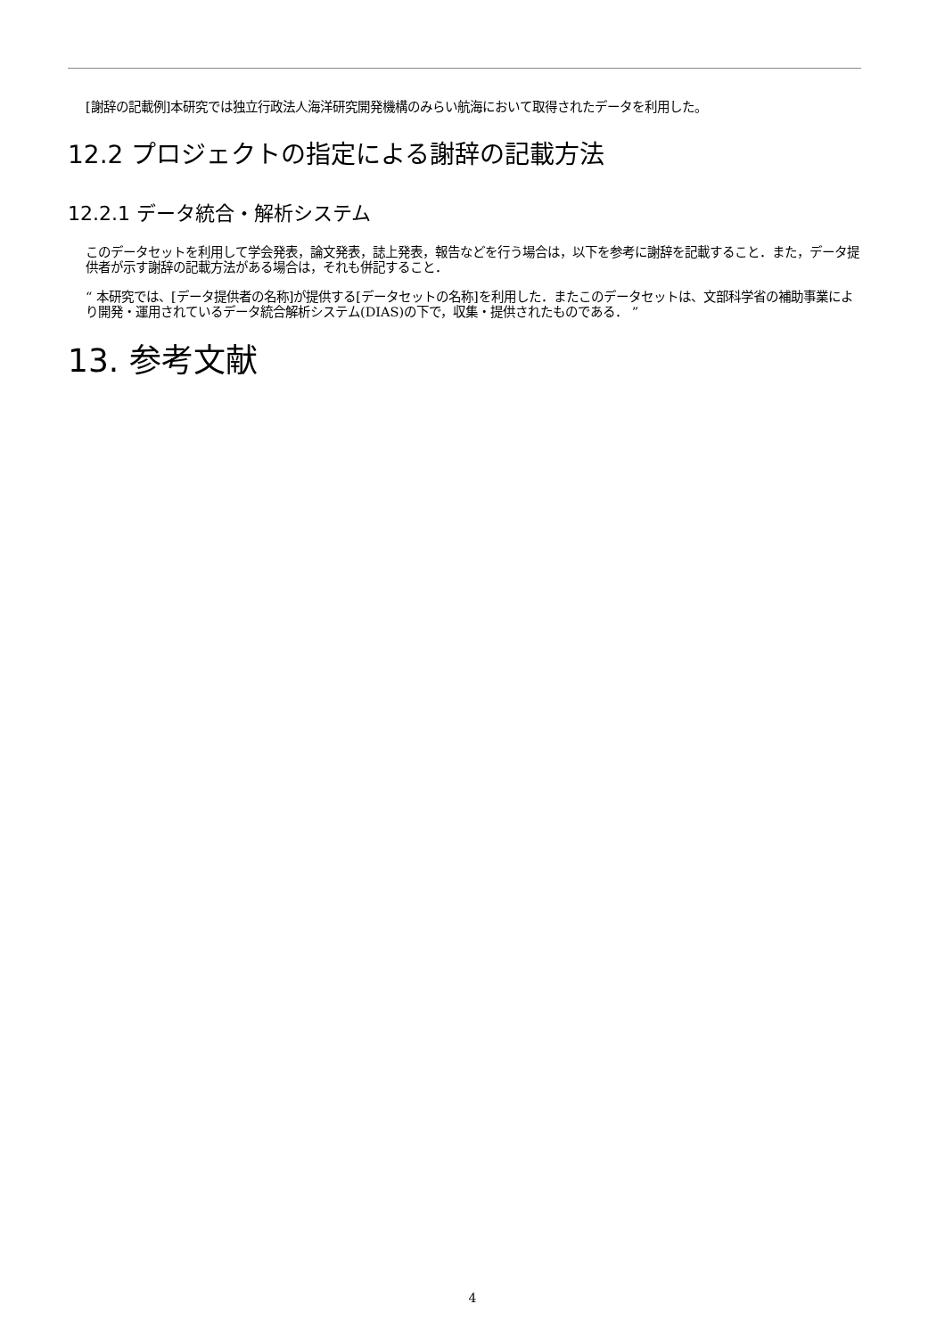[謝辞の記載例]本研究では独立行政法人海洋研究開発機構のみらい航海において取得されたデータを利用した。
12.2 プロジェクトの指定による謝辞の記載方法
12.2.1 データ統合・解析システム
このデータセットを利用して学会発表，論文発表，誌上発表，報告などを行う場合は，以下を参考に謝辞を記載すること．また，データ提供者が示す謝辞の記載方法がある場合は，それも併記すること．
“ 本研究では、[データ提供者の名称]が提供する[データセットの名称]を利用した．またこのデータセットは、文部科学省の補助事業により開発・運用されているデータ統合解析システム(DIAS)の下で，収集・提供されたものである． ”
13. 参考文献
4